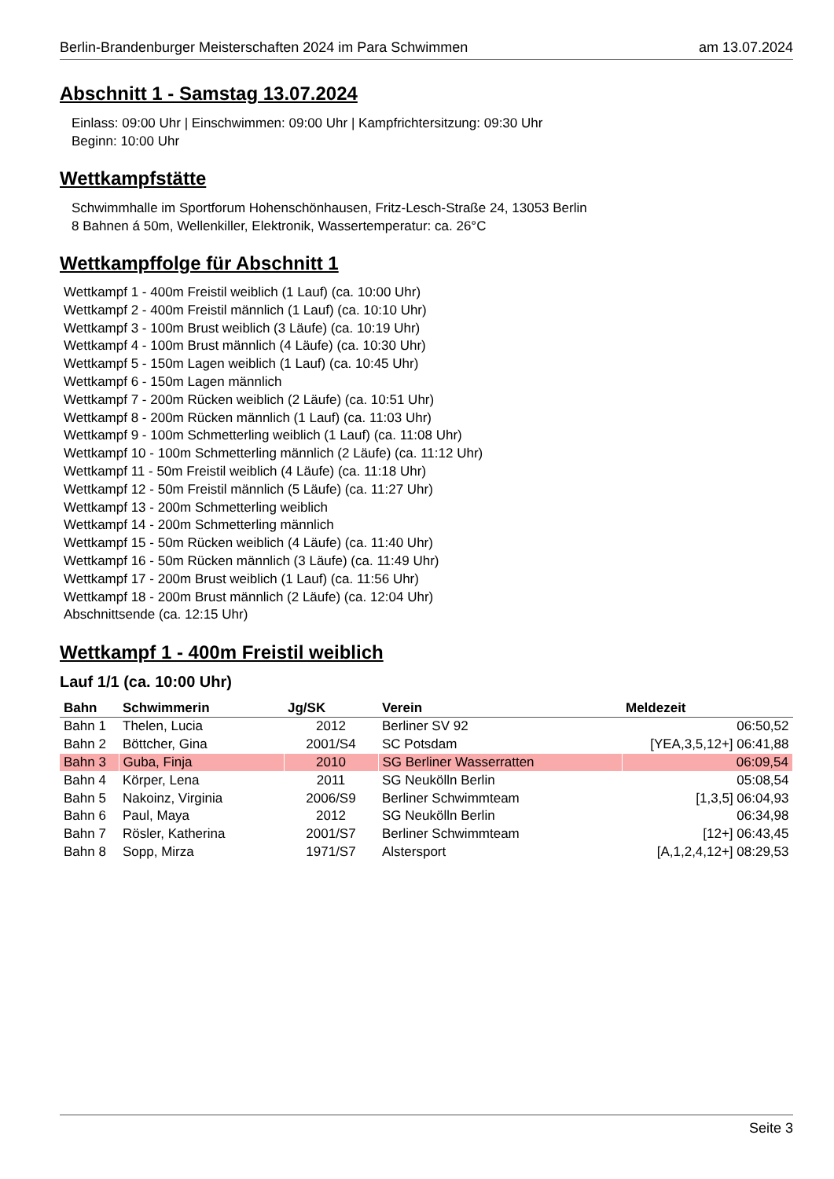Berlin-Brandenburger Meisterschaften 2024 im Para Schwimmen am 13.07.2024
Abschnitt 1 - Samstag 13.07.2024
Einlass: 09:00 Uhr | Einschwimmen: 09:00 Uhr | Kampfrichtersitzung: 09:30 Uhr
Beginn: 10:00 Uhr
Wettkampfstätte
Schwimmhalle im Sportforum Hohenschönhausen, Fritz-Lesch-Straße 24, 13053 Berlin
8 Bahnen á 50m, Wellenkiller, Elektronik, Wassertemperatur: ca. 26°C
Wettkampffolge für Abschnitt 1
Wettkampf 1 - 400m Freistil weiblich (1 Lauf) (ca. 10:00 Uhr)
Wettkampf 2 - 400m Freistil männlich (1 Lauf) (ca. 10:10 Uhr)
Wettkampf 3 - 100m Brust weiblich (3 Läufe) (ca. 10:19 Uhr)
Wettkampf 4 - 100m Brust männlich (4 Läufe) (ca. 10:30 Uhr)
Wettkampf 5 - 150m Lagen weiblich (1 Lauf) (ca. 10:45 Uhr)
Wettkampf 6 - 150m Lagen männlich
Wettkampf 7 - 200m Rücken weiblich (2 Läufe) (ca. 10:51 Uhr)
Wettkampf 8 - 200m Rücken männlich (1 Lauf) (ca. 11:03 Uhr)
Wettkampf 9 - 100m Schmetterling weiblich (1 Lauf) (ca. 11:08 Uhr)
Wettkampf 10 - 100m Schmetterling männlich (2 Läufe) (ca. 11:12 Uhr)
Wettkampf 11 - 50m Freistil weiblich (4 Läufe) (ca. 11:18 Uhr)
Wettkampf 12 - 50m Freistil männlich (5 Läufe) (ca. 11:27 Uhr)
Wettkampf 13 - 200m Schmetterling weiblich
Wettkampf 14 - 200m Schmetterling männlich
Wettkampf 15 - 50m Rücken weiblich (4 Läufe) (ca. 11:40 Uhr)
Wettkampf 16 - 50m Rücken männlich (3 Läufe) (ca. 11:49 Uhr)
Wettkampf 17 - 200m Brust weiblich (1 Lauf) (ca. 11:56 Uhr)
Wettkampf 18 - 200m Brust männlich (2 Läufe) (ca. 12:04 Uhr)
Abschnittsende (ca. 12:15 Uhr)
Wettkampf 1 - 400m Freistil weiblich
Lauf 1/1 (ca. 10:00 Uhr)
| Bahn | Schwimmerin | Jg/SK | Verein | Meldezeit |
| --- | --- | --- | --- | --- |
| Bahn 1 | Thelen, Lucia | 2012 | Berliner SV 92 | 06:50,52 |
| Bahn 2 | Böttcher, Gina | 2001/S4 | SC Potsdam | [YEA,3,5,12+] 06:41,88 |
| Bahn 3 | Guba, Finja | 2010 | SG Berliner Wasserratten | 06:09,54 |
| Bahn 4 | Körper, Lena | 2011 | SG Neukölln Berlin | 05:08,54 |
| Bahn 5 | Nakoinz, Virginia | 2006/S9 | Berliner Schwimmteam | [1,3,5] 06:04,93 |
| Bahn 6 | Paul, Maya | 2012 | SG Neukölln Berlin | 06:34,98 |
| Bahn 7 | Rösler, Katherina | 2001/S7 | Berliner Schwimmteam | [12+] 06:43,45 |
| Bahn 8 | Sopp, Mirza | 1971/S7 | Alstersport | [A,1,2,4,12+] 08:29,53 |
Seite 3